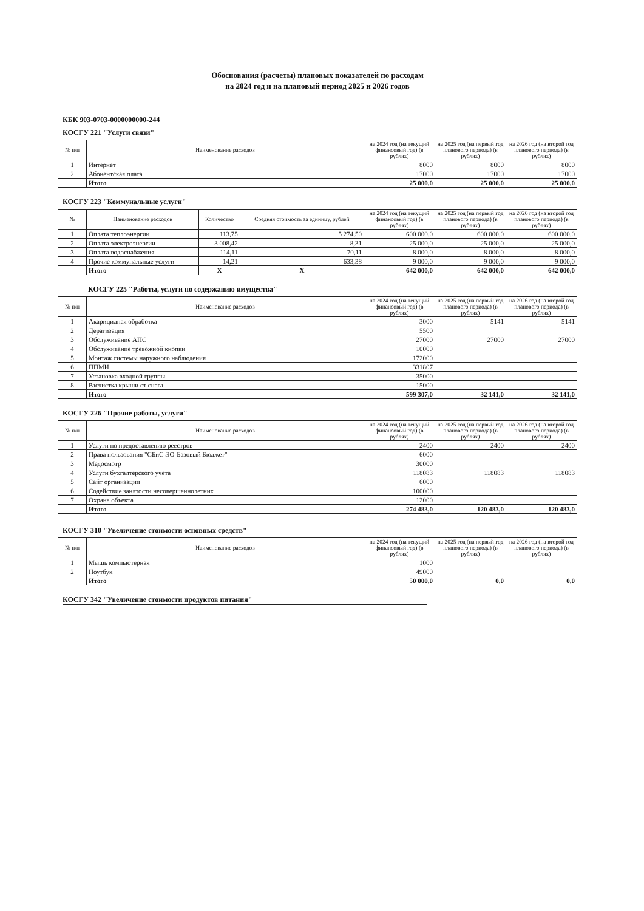Обоснования (расчеты) плановых показателей по расходам
на 2024 год и на плановый период 2025 и 2026 годов
КБК 903-0703-0000000000-244
КОСГУ 221 "Услуги связи"
| № п/п | Наименование расходов | на 2024 год (на текущий финансовый год) (в рублях) | на 2025 год (на первый год планового периода) (в рублях) | на 2026 год (на второй год планового периода) (в рублях) |
| --- | --- | --- | --- | --- |
| 1 | Интернет | 8000 | 8000 | 8000 |
| 2 | Абонентская плата | 17000 | 17000 | 17000 |
| | Итого | 25 000,0 | 25 000,0 | 25 000,0 |
КОСГУ 223 "Коммунальные услуги"
| № | Наименование расходов | Количество | Средняя стоимость за единицу, рублей | на 2024 год (на текущий финансовый год) (в рублях) | на 2025 год (на первый год планового периода) (в рублях) | на 2026 год (на второй год планового периода) (в рублях) |
| --- | --- | --- | --- | --- | --- | --- |
| 1 | Оплата теплоэнергии | 113,75 | 5 274,50 | 600 000,0 | 600 000,0 | 600 000,0 |
| 2 | Оплата электроэнергии | 3 008,42 | 8,31 | 25 000,0 | 25 000,0 | 25 000,0 |
| 3 | Оплата водоснабжения | 114,11 | 70,11 | 8 000,0 | 8 000,0 | 8 000,0 |
| 4 | Прочие коммунальные услуги | 14,21 | 633,38 | 9 000,0 | 9 000,0 | 9 000,0 |
| | Итого | Х | Х | 642 000,0 | 642 000,0 | 642 000,0 |
КОСГУ 225 "Работы, услуги по содержанию имущества"
| № п/п | Наименование расходов | на 2024 год (на текущий финансовый год) (в рублях) | на 2025 год (на первый год планового периода) (в рублях) | на 2026 год (на второй год планового периода) (в рублях) |
| --- | --- | --- | --- | --- |
| 1 | Акарицидная обработка | 3000 | 5141 | 5141 |
| 2 | Дератизация | 5500 | | |
| 3 | Обслуживание АПС | 27000 | 27000 | 27000 |
| 4 | Обслуживание тревожной кнопки | 10000 | | |
| 5 | Монтаж системы наружного наблюдения | 172000 | | |
| 6 | ППМИ | 331807 | | |
| 7 | Установка входной группы | 35000 | | |
| 8 | Расчистка крыши от снега | 15000 | | |
| | Итого | 599 307,0 | 32 141,0 | 32 141,0 |
КОСГУ 226 "Прочие работы, услуги"
| № п/п | Наименование расходов | на 2024 год (на текущий финансовый год) (в рублях) | на 2025 год (на первый год планового периода) (в рублях) | на 2026 год (на второй год планового периода) (в рублях) |
| --- | --- | --- | --- | --- |
| 1 | Услуги по предоставлению реестров | 2400 | 2400 | 2400 |
| 2 | Права пользования "СБиС ЭО-Базовый Бюджет" | 6000 | | |
| 3 | Медосмотр | 30000 | | |
| 4 | Услуги бухгалтерского учета | 118083 | 118083 | 118083 |
| 5 | Сайт организации | 6000 | | |
| 6 | Содействие занятости несовершеннолетних | 100000 | | |
| 7 | Охрана объекта | 12000 | | |
| | Итого | 274 483,0 | 120 483,0 | 120 483,0 |
КОСГУ 310 "Увеличение стоимости основных средств"
| № п/п | Наименование расходов | на 2024 год (на текущий финансовый год) (в рублях) | на 2025 год (на первый год планового периода) (в рублях) | на 2026 год (на второй год планового периода) (в рублях) |
| --- | --- | --- | --- | --- |
| 1 | Мышь компьютерная | 1000 | | |
| 2 | Ноутбук | 49000 | | |
| | Итого | 50 000,0 | 0,0 | 0,0 |
КОСГУ 342 "Увеличение стоимости продуктов питания"